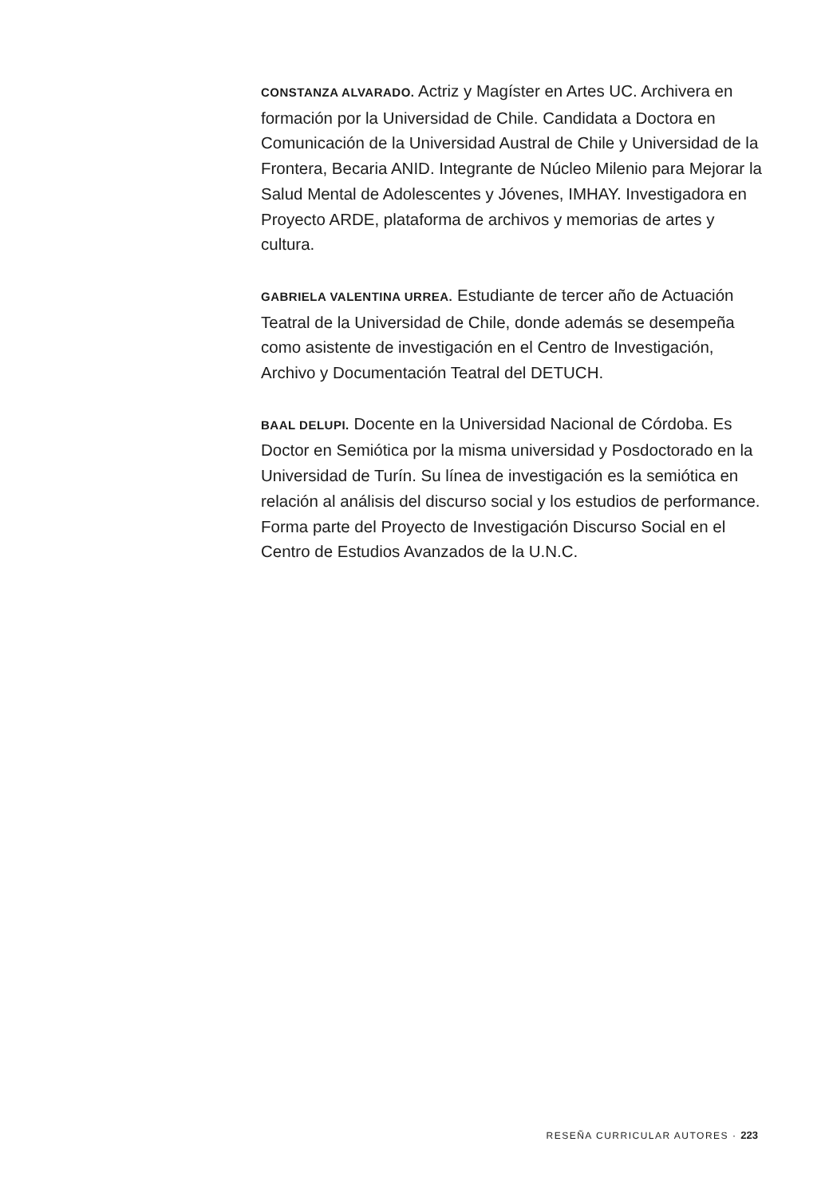CONSTANZA ALVARADO. Actriz y Magíster en Artes UC. Archivera en formación por la Universidad de Chile. Candidata a Doctora en Comunicación de la Universidad Austral de Chile y Universidad de la Frontera, Becaria ANID. Integrante de Núcleo Milenio para Mejorar la Salud Mental de Adolescentes y Jóvenes, IMHAY. Investigadora en Proyecto ARDE, plataforma de archivos y memorias de artes y cultura.
GABRIELA VALENTINA URREA. Estudiante de tercer año de Actuación Teatral de la Universidad de Chile, donde además se desempeña como asistente de investigación en el Centro de Investigación, Archivo y Documentación Teatral del DETUCH.
BAAL DELUPI. Docente en la Universidad Nacional de Córdoba. Es Doctor en Semiótica por la misma universidad y Posdoctorado en la Universidad de Turín. Su línea de investigación es la semiótica en relación al análisis del discurso social y los estudios de performance. Forma parte del Proyecto de Investigación Discurso Social en el Centro de Estudios Avanzados de la U.N.C.
RESEÑA CURRICULAR AUTORES · 223